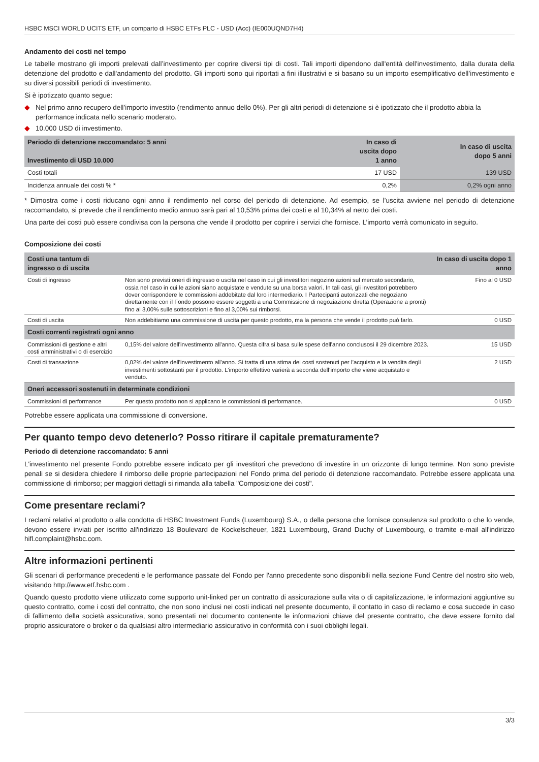HSBC MSCI WORLD UCITS ETF, un comparto di HSBC ETFs PLC - USD (Acc) (IE000UQND7H4)
Andamento dei costi nel tempo
Le tabelle mostrano gli importi prelevati dall’investimento per coprire diversi tipi di costi. Tali importi dipendono dall'entità dell'investimento, dalla durata della detenzione del prodotto e dall'andamento del prodotto. Gli importi sono qui riportati a fini illustrativi e si basano su un importo esemplificativo dell’investimento e su diversi possibili periodi di investimento.
Si è ipotizzato quanto segue:
◆ Nel primo anno recupero dell’importo investito (rendimento annuo dello 0%). Per gli altri periodi di detenzione si è ipotizzato che il prodotto abbia la performance indicata nello scenario moderato.
◆ 10.000 USD di investimento.
| Periodo di detenzione raccomandato: 5 anni Investimento di USD 10.000 | In caso di uscita dopo 1 anno | In caso di uscita dopo 5 anni |
| --- | --- | --- |
| Costi totali | 17 USD | 139 USD |
| Incidenza annuale dei costi % * | 0,2% | 0,2% ogni anno |
* Dimostra come i costi riducano ogni anno il rendimento nel corso del periodo di detenzione. Ad esempio, se l’uscita avviene nel periodo di detenzione raccomandato, si prevede che il rendimento medio annuo sarà pari al 10,53% prima dei costi e al 10,34% al netto dei costi.
Una parte dei costi può essere condivisa con la persona che vende il prodotto per coprire i servizi che fornisce. L’importo verrà comunicato in seguito.
Composizione dei costi
| Costi una tantum di ingresso o di uscita | | In caso di uscita dopo 1 anno |
| --- | --- | --- |
| Costi di ingresso | Non sono previsti oneri di ingresso o uscita nel caso in cui gli investitori negozino azioni sul mercato secondario, ossia nel caso in cui le azioni siano acquistate e vendute su una borsa valori. In tali casi, gli investitori potrebbero dover corrispondere le commissioni addebitate dal loro intermediario. I Partecipanti autorizzati che negoziano direttamente con il Fondo possono essere soggetti a una Commissione di negoziazione diretta (Operazione a pronti) fino al 3,00% sulle sottoscrizioni e fino al 3,00% sui rimborsi. | Fino al 0 USD |
| Costi di uscita | Non addebitiamo una commissione di uscita per questo prodotto, ma la persona che vende il prodotto può farlo. | 0 USD |
| Costi correnti registrati ogni anno | | |
| Commissioni di gestione e altri costi amministrativi o di esercizio | 0,15% del valore dell'investimento all'anno. Questa cifra si basa sulle spese dell'anno conclusosi il 29 dicembre 2023. | 15 USD |
| Costi di transazione | 0,02% del valore dell'investimento all'anno. Si tratta di una stima dei costi sostenuti per l’acquisto e la vendita degli investimenti sottostanti per il prodotto. L’importo effettivo varierà a seconda dell’importo che viene acquistato e venduto. | 2 USD |
| Oneri accessori sostenuti in determinate condizioni | | |
| Commissioni di performance | Per questo prodotto non si applicano le commissioni di performance. | 0 USD |
Potrebbe essere applicata una commissione di conversione.
Per quanto tempo devo detenerlo? Posso ritirare il capitale prematuramente?
Periodo di detenzione raccomandato: 5 anni
L'investimento nel presente Fondo potrebbe essere indicato per gli investitori che prevedono di investire in un orizzonte di lungo termine. Non sono previste penali se si desidera chiedere il rimborso delle proprie partecipazioni nel Fondo prima del periodo di detenzione raccomandato. Potrebbe essere applicata una commissione di rimborso; per maggiori dettagli si rimanda alla tabella "Composizione dei costi".
Come presentare reclami?
I reclami relativi al prodotto o alla condotta di HSBC Investment Funds (Luxembourg) S.A., o della persona che fornisce consulenza sul prodotto o che lo vende, devono essere inviati per iscritto all'indirizzo 18 Boulevard de Kockelscheuer, 1821 Luxembourg, Grand Duchy of Luxembourg, o tramite e-mail all'indirizzo hifl.complaint@hsbc.com.
Altre informazioni pertinenti
Gli scenari di performance precedenti e le performance passate del Fondo per l'anno precedente sono disponibili nella sezione Fund Centre del nostro sito web, visitando http://www.etf.hsbc.com .
Quando questo prodotto viene utilizzato come supporto unit-linked per un contratto di assicurazione sulla vita o di capitalizzazione, le informazioni aggiuntive su questo contratto, come i costi del contratto, che non sono inclusi nei costi indicati nel presente documento, il contatto in caso di reclamo e cosa succede in caso di fallimento della società assicurativa, sono presentati nel documento contenente le informazioni chiave del presente contratto, che deve essere fornito dal proprio assicuratore o broker o da qualsiasi altro intermediario assicurativo in conformità con i suoi obblighi legali.
3/3